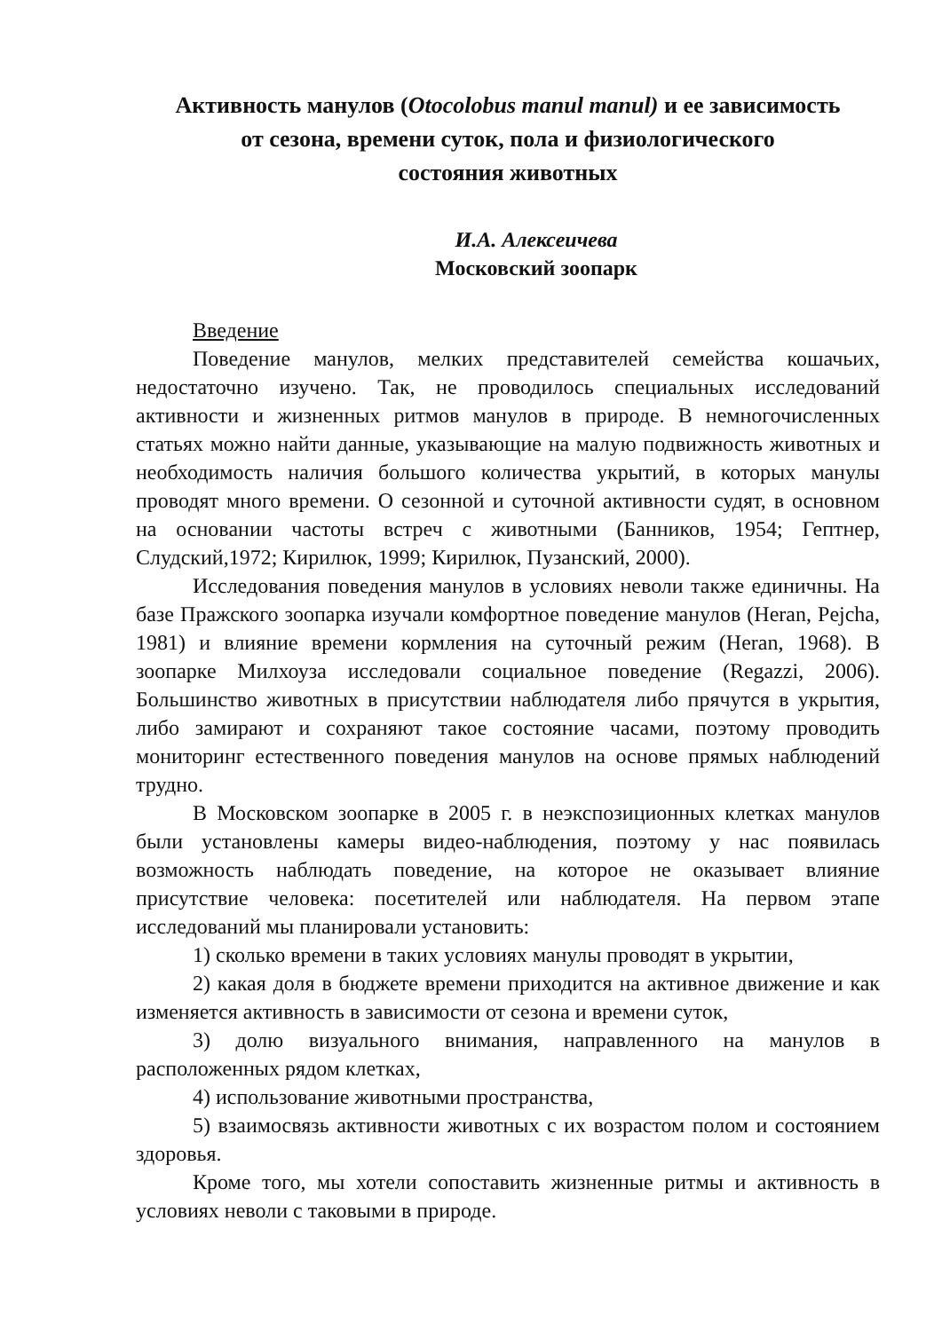Активность манулов (Otocolobus manul manul) и ее зависимость
от сезона, времени суток, пола и физиологического
состояния животных
И.А. Алексеичева
Московский зоопарк
Введение
Поведение манулов, мелких представителей семейства кошачьих, недостаточно изучено. Так, не проводилось специальных исследований активности и жизненных ритмов манулов в природе. В немногочисленных статьях можно найти данные, указывающие на малую подвижность животных и необходимость наличия большого количества укрытий, в которых манулы проводят много времени. О сезонной и суточной активности судят, в основном на основании частоты встреч с животными (Банников, 1954; Гептнер, Слудский,1972; Кирилюк, 1999; Кирилюк, Пузанский, 2000).
Исследования поведения манулов в условиях неволи также единичны. На базе Пражского зоопарка изучали комфортное поведение манулов (Heran, Pejcha, 1981) и влияние времени кормления на суточный режим (Heran, 1968). В зоопарке Милхоуза исследовали социальное поведение (Regazzi, 2006). Большинство животных в присутствии наблюдателя либо прячутся в укрытия, либо замирают и сохраняют такое состояние часами, поэтому проводить мониторинг естественного поведения манулов на основе прямых наблюдений трудно.
В Московском зоопарке в 2005 г. в неэкспозиционных клетках манулов были установлены камеры видео-наблюдения, поэтому у нас появилась возможность наблюдать поведение, на которое не оказывает влияние присутствие человека: посетителей или наблюдателя. На первом этапе исследований мы планировали установить:
1) сколько времени в таких условиях манулы проводят в укрытии,
2) какая доля в бюджете времени приходится на активное движение и как изменяется активность в зависимости от сезона и времени суток,
3) долю визуального внимания, направленного на манулов в расположенных рядом клетках,
4) использование животными пространства,
5) взаимосвязь активности животных с их возрастом полом и состоянием здоровья.
Кроме того, мы хотели сопоставить жизненные ритмы и активность в условиях неволи с таковыми в природе.